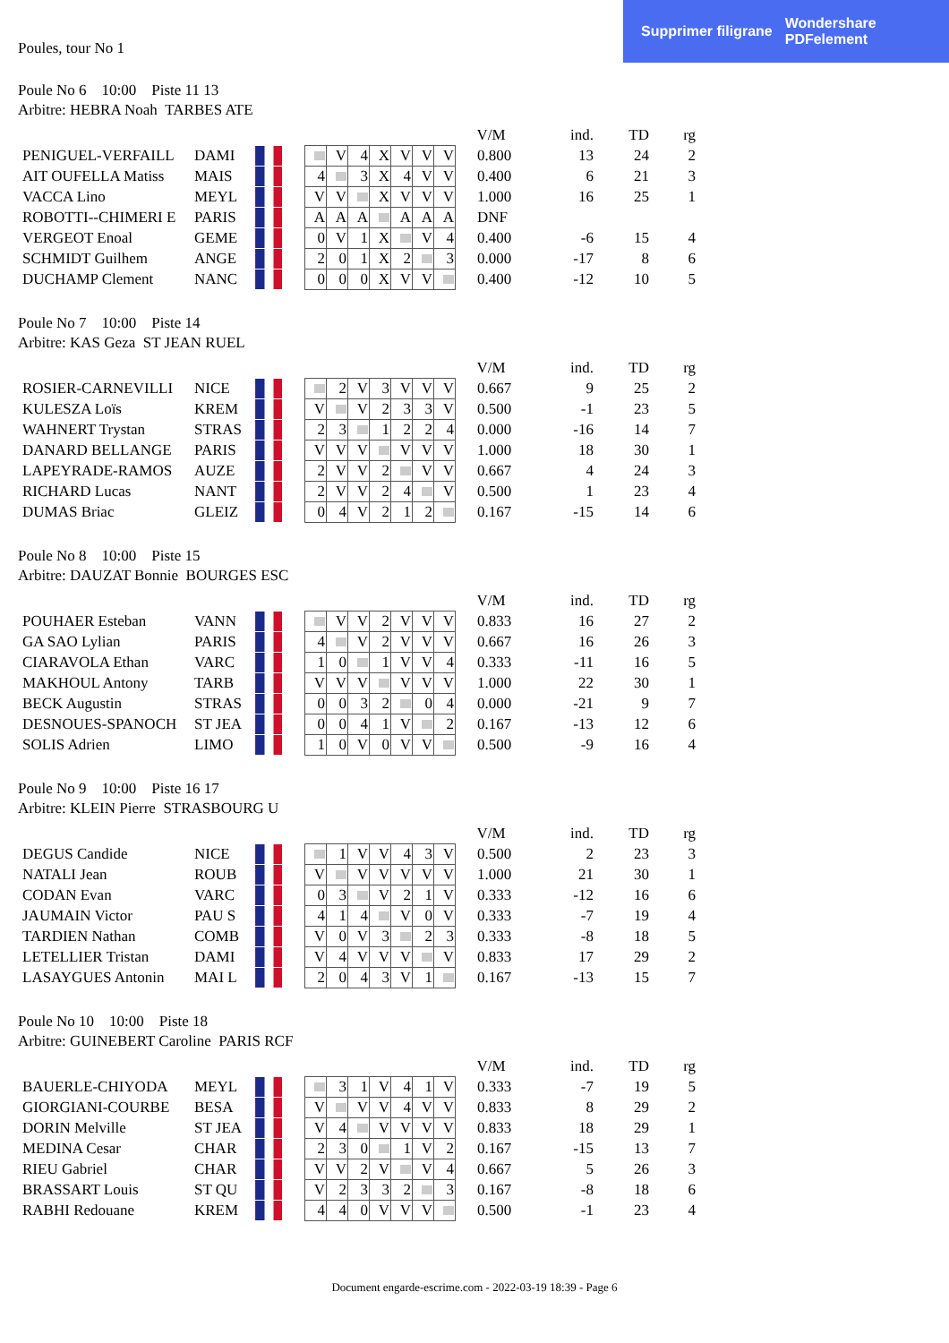Supprimer filigrane Wondershare
PDFelement
Poules, tour No 1
Poule No 6 10:00 Piste 11 13
Arbitre: HEBRA Noah TARBES ATE
| | | | | | | | | | | | V/M | ind. | TD | rg |
| --- | --- | --- | --- | --- | --- | --- | --- | --- | --- | --- | --- | --- | --- | --- |
| PENIGUEL-VERFAILL | DAMI | | | | V | 4 | X | V | V | V | 0.800 | 13 | 24 | 2 |
| AIT OUFELLA Matiss | MAIS | | | 4 | | 3 | X | 4 | V | V | 0.400 | 6 | 21 | 3 |
| VACCA Lino | MEYL | | | V | V | | X | V | V | V | 1.000 | 16 | 25 | 1 |
| ROBOTTI--CHIMERI E | PARIS | | | A | A | A | | A | A | A | DNF | | | |
| VERGEOT Enoal | GEME | | | 0 | V | 1 | X | | V | 4 | 0.400 | -6 | 15 | 4 |
| SCHMIDT Guilhem | ANGE | | | 2 | 0 | 1 | X | 2 | | 3 | 0.000 | -17 | 8 | 6 |
| DUCHAMP Clement | NANC | | | 0 | 0 | 0 | X | V | V | | 0.400 | -12 | 10 | 5 |
Poule No 7 10:00 Piste 14
Arbitre: KAS Geza ST JEAN RUEL
| | | | | | | | | | | | V/M | ind. | TD | rg |
| --- | --- | --- | --- | --- | --- | --- | --- | --- | --- | --- | --- | --- | --- | --- |
| ROSIER-CARNEVILLI | NICE | | | | 2 | V | 3 | V | V | V | 0.667 | 9 | 25 | 2 |
| KULESZA Loïs | KREM | | | V | | V | 2 | 3 | 3 | V | 0.500 | -1 | 23 | 5 |
| WAHNERT Trystan | STRAS | | | 2 | 3 | | 1 | 2 | 2 | 4 | 0.000 | -16 | 14 | 7 |
| DANARD BELLANGE | PARIS | | | V | V | V | | V | V | V | 1.000 | 18 | 30 | 1 |
| LAPEYRADE-RAMOS | AUZE | | | 2 | V | V | 2 | | V | V | 0.667 | 4 | 24 | 3 |
| RICHARD Lucas | NANT | | | 2 | V | V | 2 | 4 | | V | 0.500 | 1 | 23 | 4 |
| DUMAS Briac | GLEIZ | | | 0 | 4 | V | 2 | 1 | 2 | | 0.167 | -15 | 14 | 6 |
Poule No 8 10:00 Piste 15
Arbitre: DAUZAT Bonnie BOURGES ESC
| | | | | | | | | | | | V/M | ind. | TD | rg |
| --- | --- | --- | --- | --- | --- | --- | --- | --- | --- | --- | --- | --- | --- | --- |
| POUHAER Esteban | VANN | | | | V | V | 2 | V | V | V | 0.833 | 16 | 27 | 2 |
| GA SAO Lylian | PARIS | | | 4 | | V | 2 | V | V | V | 0.667 | 16 | 26 | 3 |
| CIARAVOLA Ethan | VARC | | | 1 | 0 | | 1 | V | V | 4 | 0.333 | -11 | 16 | 5 |
| MAKHOUL Antony | TARB | | | V | V | V | | V | V | V | 1.000 | 22 | 30 | 1 |
| BECK Augustin | STRAS | | | 0 | 0 | 3 | 2 | | 0 | 4 | 0.000 | -21 | 9 | 7 |
| DESNOUES-SPANOCH | ST JEA | | | 0 | 0 | 4 | 1 | V | | 2 | 0.167 | -13 | 12 | 6 |
| SOLIS Adrien | LIMO | | | 1 | 0 | V | 0 | V | V | | 0.500 | -9 | 16 | 4 |
Poule No 9 10:00 Piste 16 17
Arbitre: KLEIN Pierre STRASBOURG U
| | | | | | | | | | | | V/M | ind. | TD | rg |
| --- | --- | --- | --- | --- | --- | --- | --- | --- | --- | --- | --- | --- | --- | --- |
| DEGUS Candide | NICE | | | | 1 | V | V | 4 | 3 | V | 0.500 | 2 | 23 | 3 |
| NATALI Jean | ROUB | | | V | | V | V | V | V | V | 1.000 | 21 | 30 | 1 |
| CODAN Evan | VARC | | | 0 | 3 | | V | 2 | 1 | V | 0.333 | -12 | 16 | 6 |
| JAUMAIN Victor | PAU S | | | 4 | 1 | 4 | | V | 0 | V | 0.333 | -7 | 19 | 4 |
| TARDIEN Nathan | COMB | | | V | 0 | V | 3 | | 2 | 3 | 0.333 | -8 | 18 | 5 |
| LETELLIER Tristan | DAMI | | | V | 4 | V | V | V | | V | 0.833 | 17 | 29 | 2 |
| LASAYGUES Antonin | MAI L | | | 2 | 0 | 4 | 3 | V | 1 | | 0.167 | -13 | 15 | 7 |
Poule No 10 10:00 Piste 18
Arbitre: GUINEBERT Caroline PARIS RCF
| | | | | | | | | | | | V/M | ind. | TD | rg |
| --- | --- | --- | --- | --- | --- | --- | --- | --- | --- | --- | --- | --- | --- | --- |
| BAUERLE-CHIYODA | MEYL | | | | 3 | 1 | V | 4 | 1 | V | 0.333 | -7 | 19 | 5 |
| GIORGIANI-COURBE | BESA | | | V | | V | V | 4 | V | V | 0.833 | 8 | 29 | 2 |
| DORIN Melville | ST JEA | | | V | 4 | | V | V | V | V | 0.833 | 18 | 29 | 1 |
| MEDINA Cesar | CHAR | | | 2 | 3 | 0 | | 1 | V | 2 | 0.167 | -15 | 13 | 7 |
| RIEU Gabriel | CHAR | | | V | V | 2 | V | | V | 4 | 0.667 | 5 | 26 | 3 |
| BRASSART Louis | ST QU | | | V | 2 | 3 | 3 | 2 | | 3 | 0.167 | -8 | 18 | 6 |
| RABHI Redouane | KREM | | | 4 | 4 | 0 | V | V | V | | 0.500 | -1 | 23 | 4 |
Document engarde-escrime.com - 2022-03-19 18:39 - Page 6